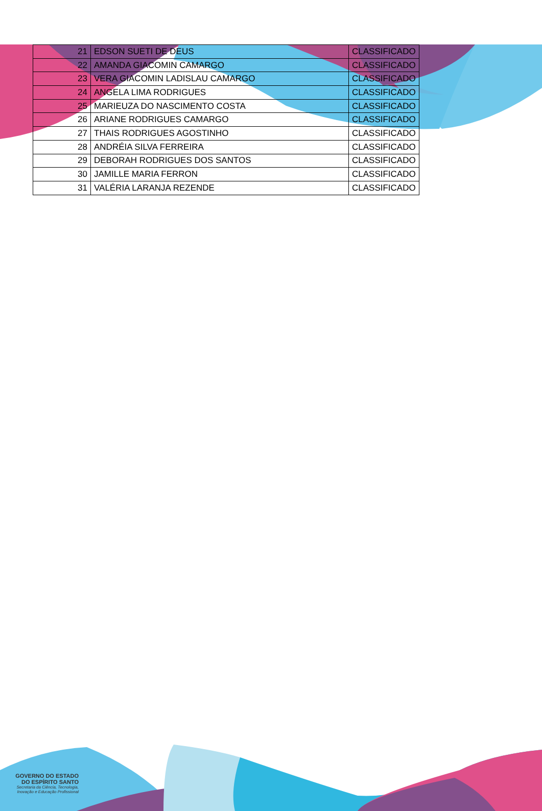| 21 | EDSON SUETI DE DEUS | CLASSIFICADO |
| 22 | AMANDA GIACOMIN CAMARGO | CLASSIFICADO |
| 23 | VERA GIACOMIN LADISLAU CAMARGO | CLASSIFICADO |
| 24 | ANGELA LIMA RODRIGUES | CLASSIFICADO |
| 25 | MARIEUZA DO NASCIMENTO COSTA | CLASSIFICADO |
| 26 | ARIANE RODRIGUES CAMARGO | CLASSIFICADO |
| 27 | THAIS RODRIGUES AGOSTINHO | CLASSIFICADO |
| 28 | ANDRÉIA SILVA FERREIRA | CLASSIFICADO |
| 29 | DEBORAH RODRIGUES DOS SANTOS | CLASSIFICADO |
| 30 | JAMILLE MARIA FERRON | CLASSIFICADO |
| 31 | VALÉRIA LARANJA REZENDE | CLASSIFICADO |
GOVERNO DO ESTADO
DO ESPÍRITO SANTO
Secretaria da Ciência, Tecnologia,
Inovação e Educação Profissional